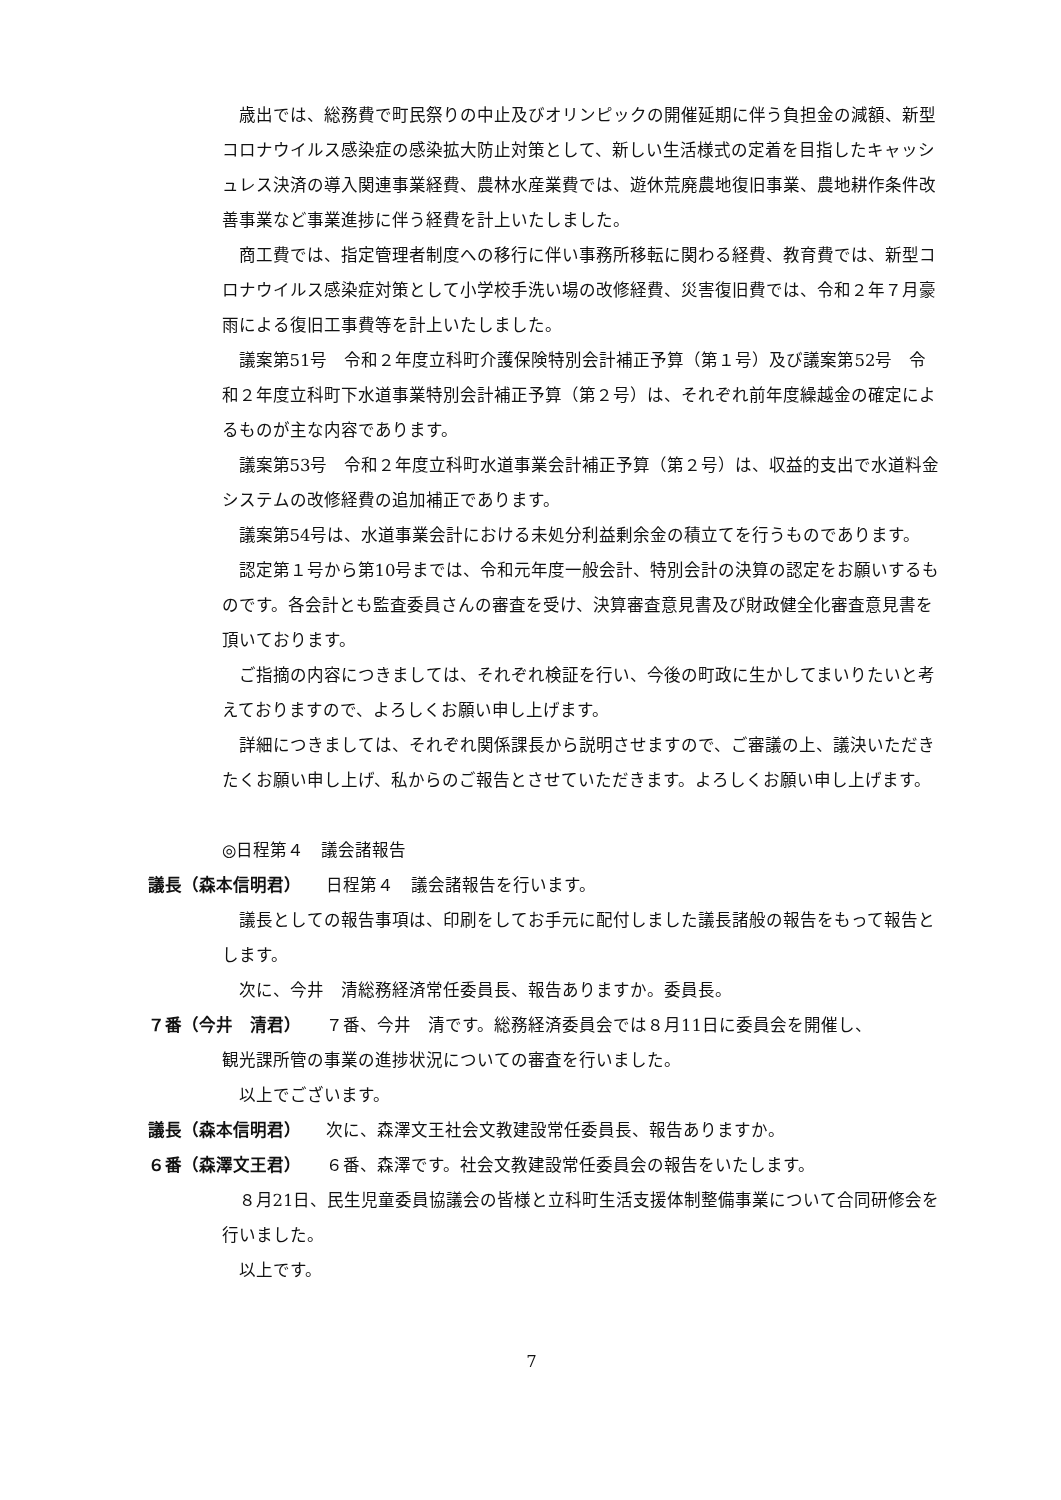歳出では、総務費で町民祭りの中止及びオリンピックの開催延期に伴う負担金の減額、新型コロナウイルス感染症の感染拡大防止対策として、新しい生活様式の定着を目指したキャッシュレス決済の導入関連事業経費、農林水産業費では、遊休荒廃農地復旧事業、農地耕作条件改善事業など事業進捗に伴う経費を計上いたしました。
商工費では、指定管理者制度への移行に伴い事務所移転に関わる経費、教育費では、新型コロナウイルス感染症対策として小学校手洗い場の改修経費、災害復旧費では、令和２年７月豪雨による復旧工事費等を計上いたしました。
議案第51号　令和２年度立科町介護保険特別会計補正予算（第１号）及び議案第52号　令和２年度立科町下水道事業特別会計補正予算（第２号）は、それぞれ前年度繰越金の確定によるものが主な内容であります。
議案第53号　令和２年度立科町水道事業会計補正予算（第２号）は、収益的支出で水道料金システムの改修経費の追加補正であります。
議案第54号は、水道事業会計における未処分利益剰余金の積立てを行うものであります。
認定第１号から第10号までは、令和元年度一般会計、特別会計の決算の認定をお願いするものです。各会計とも監査委員さんの審査を受け、決算審査意見書及び財政健全化審査意見書を頂いております。
ご指摘の内容につきましては、それぞれ検証を行い、今後の町政に生かしてまいりたいと考えておりますので、よろしくお願い申し上げます。
詳細につきましては、それぞれ関係課長から説明させますので、ご審議の上、議決いただきたくお願い申し上げ、私からのご報告とさせていただきます。よろしくお願い申し上げます。
◎日程第４　議会諸報告
議長（森本信明君） 日程第４　議会諸報告を行います。
議長としての報告事項は、印刷をしてお手元に配付しました議長諸般の報告をもって報告とします。
次に、今井　清総務経済常任委員長、報告ありますか。委員長。
７番（今井　清君） ７番、今井　清です。総務経済委員会では８月11日に委員会を開催し、
観光課所管の事業の進捗状況についての審査を行いました。
以上でございます。
議長（森本信明君） 次に、森澤文王社会文教建設常任委員長、報告ありますか。
６番（森澤文王君） ６番、森澤です。社会文教建設常任委員会の報告をいたします。
８月21日、民生児童委員協議会の皆様と立科町生活支援体制整備事業について合同研修会を行いました。
以上です。
7